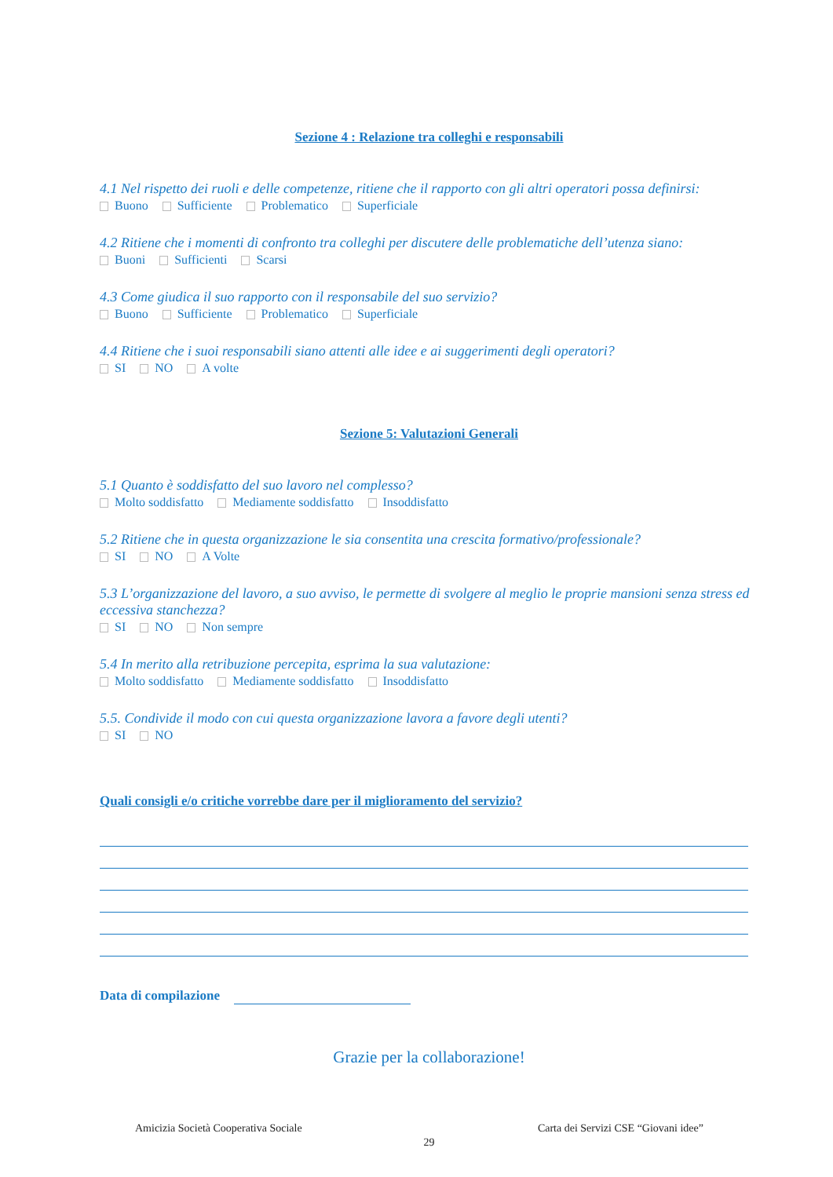Sezione 4 : Relazione tra colleghi e responsabili
4.1 Nel rispetto dei ruoli e delle competenze, ritiene che il rapporto con gli altri operatori possa definirsi:
Buono Sufficiente Problematico Superficiale
4.2 Ritiene che i momenti di confronto tra colleghi per discutere delle problematiche dell’utenza siano:
Buoni Sufficienti Scarsi
4.3 Come giudica il suo rapporto con il responsabile del suo servizio?
Buono Sufficiente Problematico Superficiale
4.4 Ritiene che i suoi responsabili siano attenti alle idee e ai suggerimenti degli operatori?
SI NO A volte
Sezione 5: Valutazioni Generali
5.1 Quanto è soddisfatto del suo lavoro nel complesso?
Molto soddisfatto Mediamente soddisfatto Insoddisfatto
5.2 Ritiene che in questa organizzazione le sia consentita una crescita formativo/professionale?
SI NO A Volte
5.3 L’organizzazione del lavoro, a suo avviso, le permette di svolgere al meglio le proprie mansioni senza stress ed eccessiva stanchezza?
SI NO Non sempre
5.4 In merito alla retribuzione percepita, esprima la sua valutazione:
Molto soddisfatto Mediamente soddisfatto Insoddisfatto
5.5. Condivide il modo con cui questa organizzazione lavora a favore degli utenti?
SI NO
Quali consigli e/o critiche vorrebbe dare per il miglioramento del servizio?
Data di compilazione
Grazie per la collaborazione!
Amicizia Società Cooperativa Sociale Carta dei Servizi CSE “Giovani idee”
29